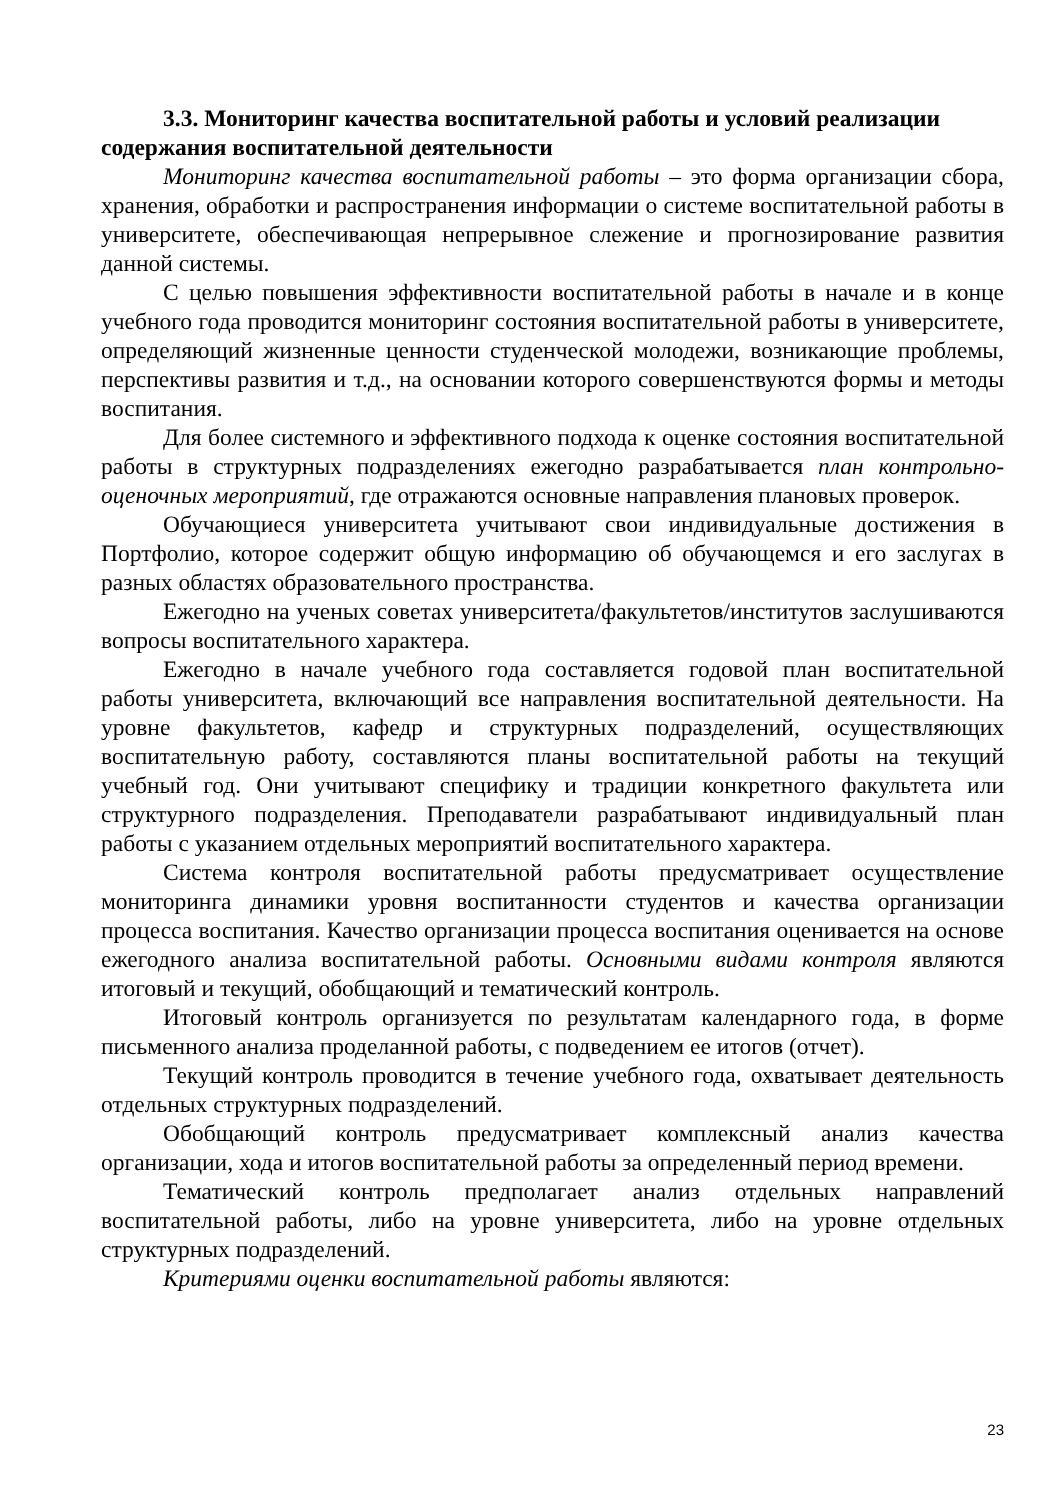3.3. Мониторинг качества воспитательной работы и условий реализации содержания воспитательной деятельности
Мониторинг качества воспитательной работы – это форма организации сбора, хранения, обработки и распространения информации о системе воспитательной работы в университете, обеспечивающая непрерывное слежение и прогнозирование развития данной системы.
С целью повышения эффективности воспитательной работы в начале и в конце учебного года проводится мониторинг состояния воспитательной работы в университете, определяющий жизненные ценности студенческой молодежи, возникающие проблемы, перспективы развития и т.д., на основании которого совершенствуются формы и методы воспитания.
Для более системного и эффективного подхода к оценке состояния воспитательной работы в структурных подразделениях ежегодно разрабатывается план контрольно-оценочных мероприятий, где отражаются основные направления плановых проверок.
Обучающиеся университета учитывают свои индивидуальные достижения в Портфолио, которое содержит общую информацию об обучающемся и его заслугах в разных областях образовательного пространства.
Ежегодно на ученых советах университета/факультетов/институтов заслушиваются вопросы воспитательного характера.
Ежегодно в начале учебного года составляется годовой план воспитательной работы университета, включающий все направления воспитательной деятельности. На уровне факультетов, кафедр и структурных подразделений, осуществляющих воспитательную работу, составляются планы воспитательной работы на текущий учебный год. Они учитывают специфику и традиции конкретного факультета или структурного подразделения. Преподаватели разрабатывают индивидуальный план работы с указанием отдельных мероприятий воспитательного характера.
Система контроля воспитательной работы предусматривает осуществление мониторинга динамики уровня воспитанности студентов и качества организации процесса воспитания. Качество организации процесса воспитания оценивается на основе ежегодного анализа воспитательной работы. Основными видами контроля являются итоговый и текущий, обобщающий и тематический контроль.
Итоговый контроль организуется по результатам календарного года, в форме письменного анализа проделанной работы, с подведением ее итогов (отчет).
Текущий контроль проводится в течение учебного года, охватывает деятельность отдельных структурных подразделений.
Обобщающий контроль предусматривает комплексный анализ качества организации, хода и итогов воспитательной работы за определенный период времени.
Тематический контроль предполагает анализ отдельных направлений воспитательной работы, либо на уровне университета, либо на уровне отдельных структурных подразделений.
Критериями оценки воспитательной работы являются:
23